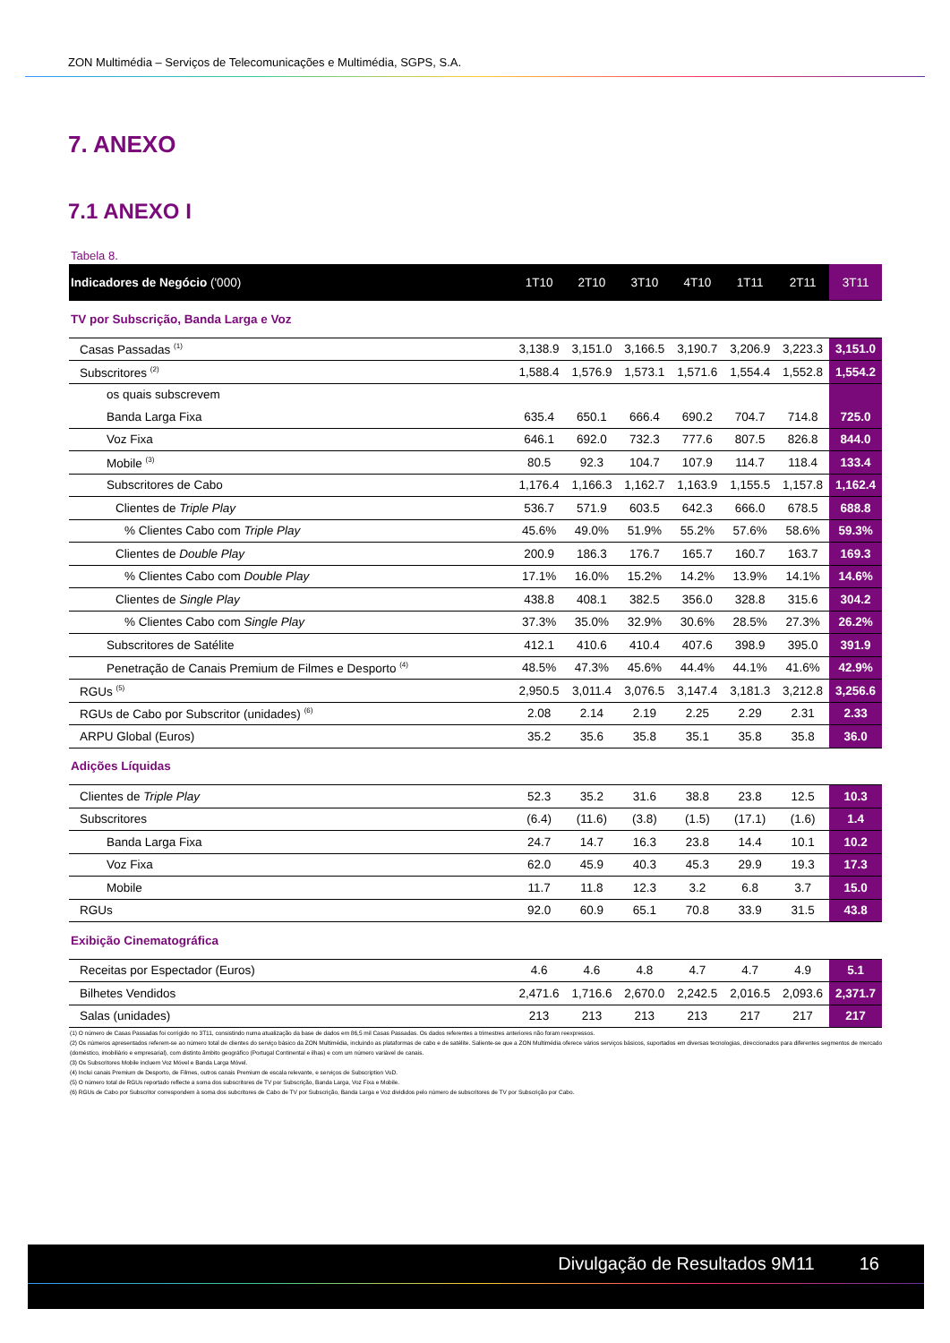ZON Multimédia – Serviços de Telecomunicações e Multimédia, SGPS, S.A.
7. ANEXO
7.1 ANEXO I
Tabela 8.
| Indicadores de Negócio ('000) | 1T10 | 2T10 | 3T10 | 4T10 | 1T11 | 2T11 | 3T11 |
| --- | --- | --- | --- | --- | --- | --- | --- |
| TV por Subscrição, Banda Larga e Voz | | | | | | | |
| Casas Passadas <sup>(1)</sup> | 3,138.9 | 3,151.0 | 3,166.5 | 3,190.7 | 3,206.9 | 3,223.3 | 3,151.0 |
| Subscritores <sup>(2)</sup> | 1,588.4 | 1,576.9 | 1,573.1 | 1,571.6 | 1,554.4 | 1,552.8 | 1,554.2 |
| os quais subscrevem | | | | | | | |
| Banda Larga Fixa | 635.4 | 650.1 | 666.4 | 690.2 | 704.7 | 714.8 | 725.0 |
| Voz Fixa | 646.1 | 692.0 | 732.3 | 777.6 | 807.5 | 826.8 | 844.0 |
| Mobile <sup>(3)</sup> | 80.5 | 92.3 | 104.7 | 107.9 | 114.7 | 118.4 | 133.4 |
| Subscritores de Cabo | 1,176.4 | 1,166.3 | 1,162.7 | 1,163.9 | 1,155.5 | 1,157.8 | 1,162.4 |
| Clientes de Triple Play | 536.7 | 571.9 | 603.5 | 642.3 | 666.0 | 678.5 | 688.8 |
| % Clientes Cabo com Triple Play | 45.6% | 49.0% | 51.9% | 55.2% | 57.6% | 58.6% | 59.3% |
| Clientes de Double Play | 200.9 | 186.3 | 176.7 | 165.7 | 160.7 | 163.7 | 169.3 |
| % Clientes Cabo com Double Play | 17.1% | 16.0% | 15.2% | 14.2% | 13.9% | 14.1% | 14.6% |
| Clientes de Single Play | 438.8 | 408.1 | 382.5 | 356.0 | 328.8 | 315.6 | 304.2 |
| % Clientes Cabo com Single Play | 37.3% | 35.0% | 32.9% | 30.6% | 28.5% | 27.3% | 26.2% |
| Subscritores de Satélite | 412.1 | 410.6 | 410.4 | 407.6 | 398.9 | 395.0 | 391.9 |
| Penetração de Canais Premium de Filmes e Desporto <sup>(4)</sup> | 48.5% | 47.3% | 45.6% | 44.4% | 44.1% | 41.6% | 42.9% |
| RGUs <sup>(5)</sup> | 2,950.5 | 3,011.4 | 3,076.5 | 3,147.4 | 3,181.3 | 3,212.8 | 3,256.6 |
| RGUs de Cabo por Subscritor (unidades) <sup>(6)</sup> | 2.08 | 2.14 | 2.19 | 2.25 | 2.29 | 2.31 | 2.33 |
| ARPU Global (Euros) | 35.2 | 35.6 | 35.8 | 35.1 | 35.8 | 35.8 | 36.0 |
| Adições Líquidas | | | | | | | |
| Clientes de Triple Play | 52.3 | 35.2 | 31.6 | 38.8 | 23.8 | 12.5 | 10.3 |
| Subscritores | (6.4) | (11.6) | (3.8) | (1.5) | (17.1) | (1.6) | 1.4 |
| Banda Larga Fixa | 24.7 | 14.7 | 16.3 | 23.8 | 14.4 | 10.1 | 10.2 |
| Voz Fixa | 62.0 | 45.9 | 40.3 | 45.3 | 29.9 | 19.3 | 17.3 |
| Mobile | 11.7 | 11.8 | 12.3 | 3.2 | 6.8 | 3.7 | 15.0 |
| RGUs | 92.0 | 60.9 | 65.1 | 70.8 | 33.9 | 31.5 | 43.8 |
| Exibição Cinematográfica | | | | | | | |
| Receitas por Espectador (Euros) | 4.6 | 4.6 | 4.8 | 4.7 | 4.7 | 4.9 | 5.1 |
| Bilhetes Vendidos | 2,471.6 | 1,716.6 | 2,670.0 | 2,242.5 | 2,016.5 | 2,093.6 | 2,371.7 |
| Salas (unidades) | 213 | 213 | 213 | 213 | 217 | 217 | 217 |
(1) O número de Casas Passadas foi corrigido no 3T11, consistindo numa atualização da base de dados em 86,5 mil Casas Passadas. Os dados referentes a trimestres anteriores não foram reexpressos.
(2) Os números apresentados referem-se ao número total de clientes do serviço básico da ZON Multimédia, incluindo as plataformas de cabo e de satélite. Saliente-se que a ZON Multimédia oferece vários serviços básicos, suportados em diversas tecnologias, direccionados para diferentes segmentos de mercado (doméstico, imobiliário e empresarial), com distinto âmbito geográfico (Portugal Continental e ilhas) e com um número variável de canais.
(3) Os Subscritores Mobile incluem Voz Móvel e Banda Larga Móvel.
(4) Inclui canais Premium de Desporto, de Filmes, outros canais Premium de escala relevante, e serviços de Subscription VoD.
(5) O número total de RGUs reportado reflecte a soma dos subscritores de TV por Subscrição, Banda Larga, Voz Fixa e Mobile.
(6) RGUs de Cabo por Subscritor correspondem à soma dos subcritores de Cabo de TV por Subscrição, Banda Larga e Voz divididos pelo número de subscritores de TV por Subscrição por Cabo.
Divulgação de Resultados 9M11 16